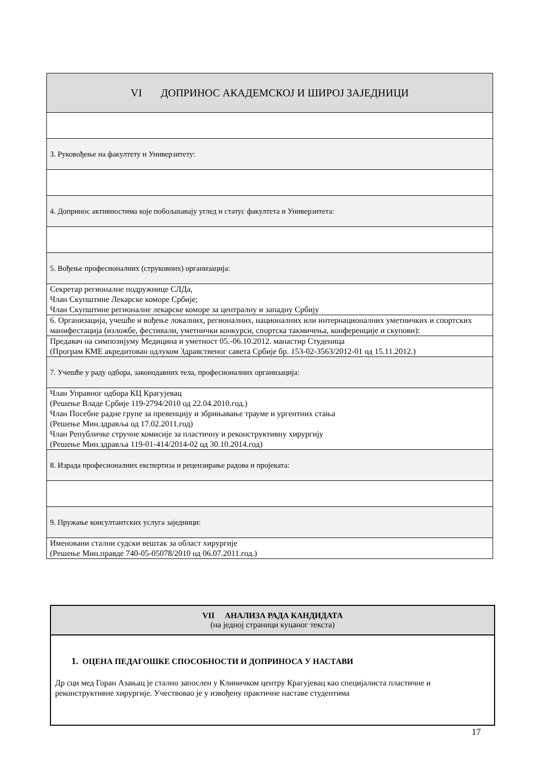| VI ДОПРИНОС АКАДЕМСКОЈ И ШИРОЈ ЗАЈЕДНИЦИ |
| 3. Руковођење на факултету и Универзитету: |
| 4. Допринос активностима које побољшавају углед и статус факултета и Универзитета: |
| 5. Вођење професионалних (струковних) организација: |
| Секретар регионалне подружнице СЛДа, Члан Скупштине Лекарске коморе Србије; Члан Скупштине регионалне лекарске коморе за централну и западну Србију |
| 6. Организација, учешће и вођење локалних, регионалних, националних или интернационалних уметничких и спортских манифестација (изложбе, фестивали, уметнички конкурси, спортска такмичења, конференције и скупови): |
| Предавач на симпозијуму Медицина и уметност 05.-06.10.2012. манастир Студеница (Програм КМЕ акредитован одлуком Здравственог савета Србије бр. 153-02-3563/2012-01 од 15.11.2012.) |
| 7. Учешће у раду одбора, законодавних тела, професионалних организација: |
| Члан Управног одбора КЦ Крагујевац (Решење Владе Србије 119-2794/2010 од 22.04.2010.год.) Члан Посебне радне групе за превенцију и збрињавање трауме и ургентних стања (Решење Мин.здравља од 17.02.2011.год) Члан Републичке стручне комисије за пластичну и реконструктивну хирургију (Решење Мин.здравља 119-01-414/2014-02 од 30.10.2014.год) |
| 8. Израда професионалних експертиза и рецензирање радова и пројеката: |
| 9. Пружање консултантских услуга заједници: |
| Именовани стални судски вештак за област хирургије (Решење Мин.правде 740-05-05078/2010 од 06.07.2011.год.) |
| VII АНАЛИЗА РАДА КАНДИДАТА (на једној страници куцаног текста) |
| 1. ОЦЕНА ПЕДАГОШКЕ СПОСОБНОСТИ И ДОПРИНОСА У НАСТАВИ Др сци мед Горан Азањац је стално запослен у Клиничком центру Крагујевац као специјалиста пластичне и реконструктивне хирургије. Учествовао је у извођену практичне наставе студентима |
17